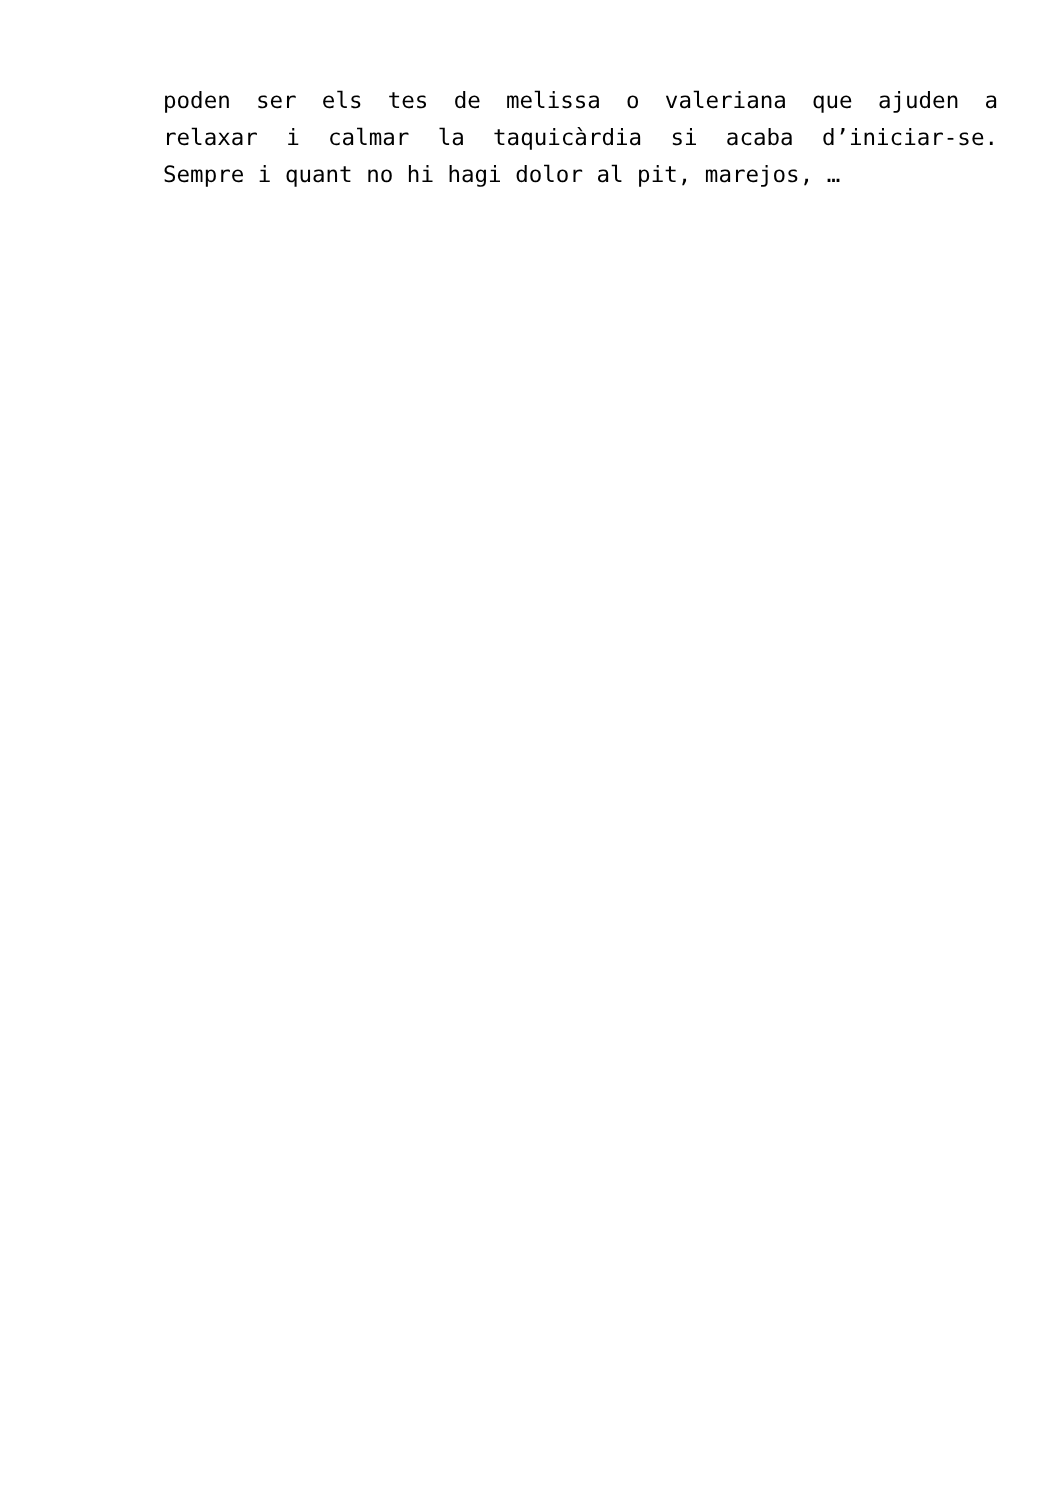poden ser els tes de melissa o valeriana que ajuden a
relaxar i calmar la taquicàrdia si acaba d’iniciar-se.
Sempre i quant no hi hagi dolor al pit, marejos, …